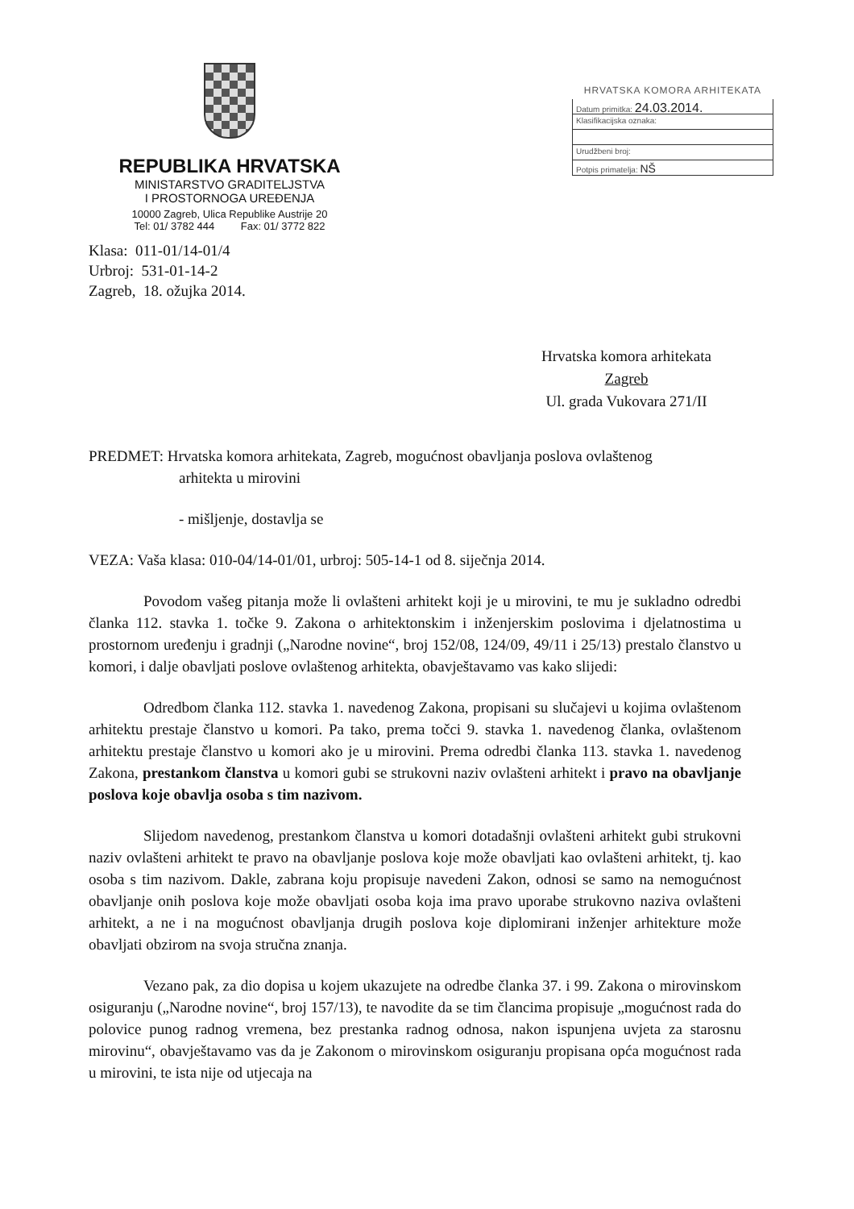REPUBLIKA HRVATSKA
MINISTARSTVO GRADITELJSTVA
I PROSTORNOGA UREĐENJA
10000 Zagreb, Ulica Republike Austrije 20
Tel: 01/ 3782 444 Fax: 01/ 3772 822
HRVATSKA KOMORA ARHITEKATA
Datum primitka: 24.03.2014.
Klasifikacijska oznaka:
Urudžbeni broj:
Potpis primatelja: NŠ
Klasa: 011-01/14-01/4
Urbroj: 531-01-14-2
Zagreb, 18. ožujka 2014.
Hrvatska komora arhitekata
Zagreb
Ul. grada Vukovara 271/II
PREDMET: Hrvatska komora arhitekata, Zagreb, mogućnost obavljanja poslova ovlaštenog
arhitekta u mirovini
- mišljenje, dostavlja se
VEZA: Vaša klasa: 010-04/14-01/01, urbroj: 505-14-1 od 8. siječnja 2014.
Povodom vašeg pitanja može li ovlašteni arhitekt koji je u mirovini, te mu je sukladno odredbi članka 112. stavka 1. točke 9. Zakona o arhitektonskim i inženjerskim poslovima i djelatnostima u prostornom uređenju i gradnji („Narodne novine“, broj 152/08, 124/09, 49/11 i 25/13) prestalo članstvo u komori, i dalje obavljati poslove ovlaštenog arhitekta, obavještavamo vas kako slijedi:
Odredbom članka 112. stavka 1. navedenog Zakona, propisani su slučajevi u kojima ovlaštenom arhitektu prestaje članstvo u komori. Pa tako, prema točci 9. stavka 1. navedenog članka, ovlaštenom arhitektu prestaje članstvo u komori ako je u mirovini. Prema odredbi članka 113. stavka 1. navedenog Zakona, prestankom članstva u komori gubi se strukovni naziv ovlašteni arhitekt i pravo na obavljanje poslova koje obavlja osoba s tim nazivom.
Slijedom navedenog, prestankom članstva u komori dotadašnji ovlašteni arhitekt gubi strukovni naziv ovlašteni arhitekt te pravo na obavljanje poslova koje može obavljati kao ovlašteni arhitekt, tj. kao osoba s tim nazivom. Dakle, zabrana koju propisuje navedeni Zakon, odnosi se samo na nemogućnost obavljanje onih poslova koje može obavljati osoba koja ima pravo uporabe strukovno naziva ovlašteni arhitekt, a ne i na mogućnost obavljanja drugih poslova koje diplomirani inženjer arhitekture može obavljati obzirom na svoja stručna znanja.
Vezano pak, za dio dopisa u kojem ukazujete na odredbe članka 37. i 99. Zakona o mirovinskom osiguranju („Narodne novine“, broj 157/13), te navodite da se tim člancima propisuje „mogućnost rada do polovice punog radnog vremena, bez prestanka radnog odnosa, nakon ispunjena uvjeta za starosnu mirovinu“, obavještavamo vas da je Zakonom o mirovinskom osiguranju propisana opća mogućnost rada u mirovini, te ista nije od utjecaja na